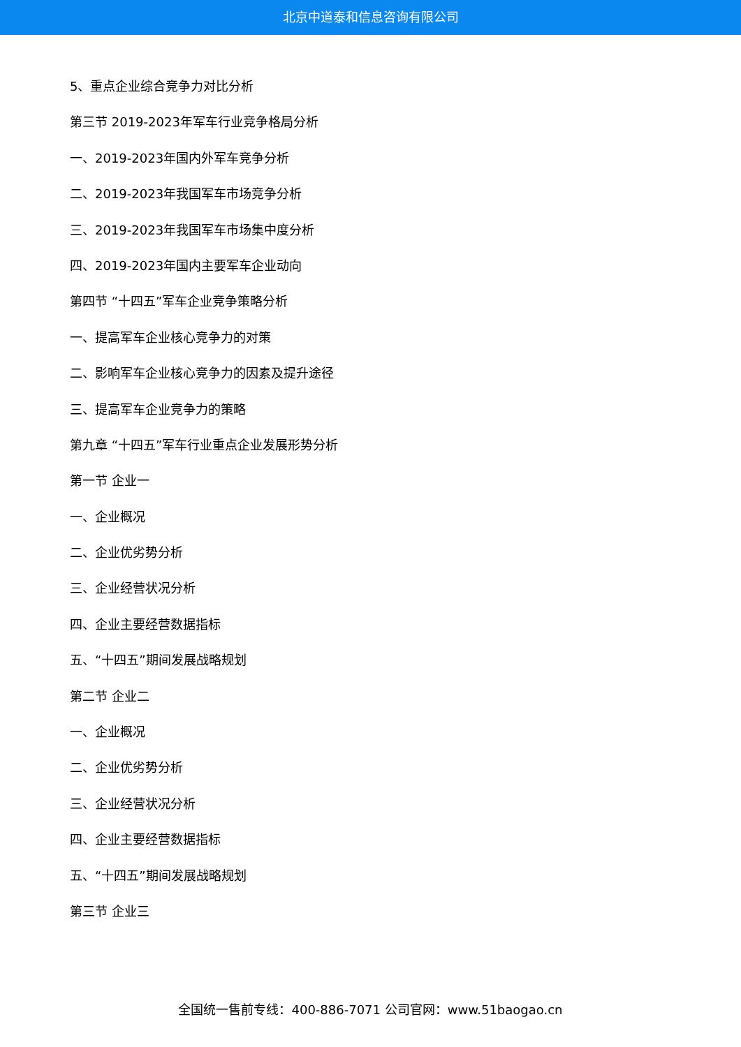北京中道泰和信息咨询有限公司
5、重点企业综合竞争力对比分析
第三节 2019-2023年军车行业竞争格局分析
一、2019-2023年国内外军车竞争分析
二、2019-2023年我国军车市场竞争分析
三、2019-2023年我国军车市场集中度分析
四、2019-2023年国内主要军车企业动向
第四节 “十四五”军车企业竞争策略分析
一、提高军车企业核心竞争力的对策
二、影响军车企业核心竞争力的因素及提升途径
三、提高军车企业竞争力的策略
第九章 “十四五”军车行业重点企业发展形势分析
第一节 企业一
一、企业概况
二、企业优劣势分析
三、企业经营状况分析
四、企业主要经营数据指标
五、“十四五”期间发展战略规划
第二节 企业二
一、企业概况
二、企业优劣势分析
三、企业经营状况分析
四、企业主要经营数据指标
五、“十四五”期间发展战略规划
第三节 企业三
全国统一售前专线：400-886-7071 公司官网：www.51baogao.cn